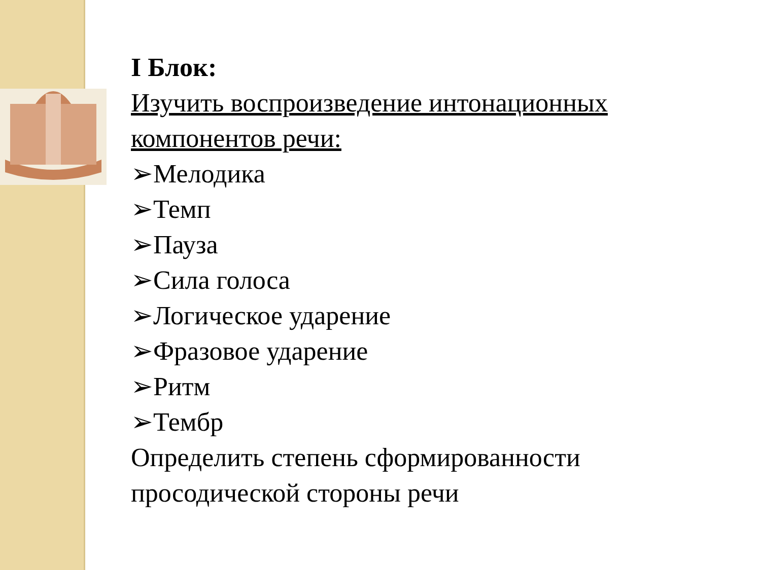I Блок:
Изучить воспроизведение интонационных компонентов речи:
➢Мелодика
➢Темп
➢Пауза
➢Сила голоса
➢Логическое ударение
➢Фразовое ударение
➢Ритм
➢Тембр
Определить степень сформированности просодической стороны речи